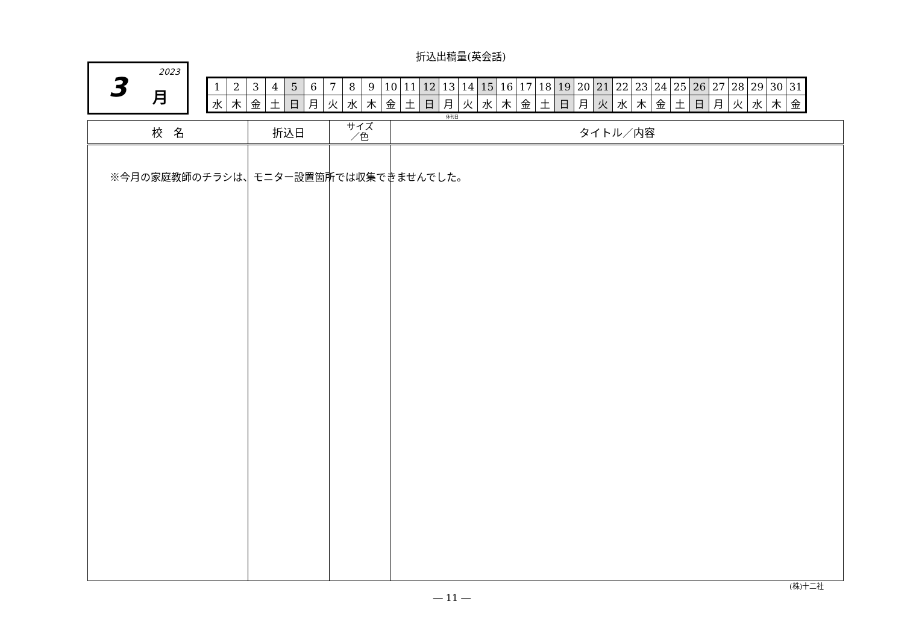折込出稿量(英会話)
2023 3 月
| 1 | 2 | 3 | 4 | 5 | 6 | 7 | 8 | 9 | 10 | 11 | 12 | 13 | 14 | 15 | 16 | 17 | 18 | 19 | 20 | 21 | 22 | 23 | 24 | 25 | 26 | 27 | 28 | 29 | 30 | 31 |
| 水 | 木 | 金 | 土 | 日 | 月 | 火 | 水 | 木 | 金 | 土 | 日 | 月 | 火 | 水 | 木 | 金 | 土 | 日 | 月 | 火 | 水 | 木 | 金 | 土 | 日 | 月 | 火 | 水 | 木 | 金 |
休刊日
| 校 名 | 折込日 | サイズ ／色 | タイトル／内容 |
| --- | --- | --- | --- |
※今月の家庭教師のチラシは、モニター設置箇所では収集できませんでした。
(株)十二社
― 11 ―